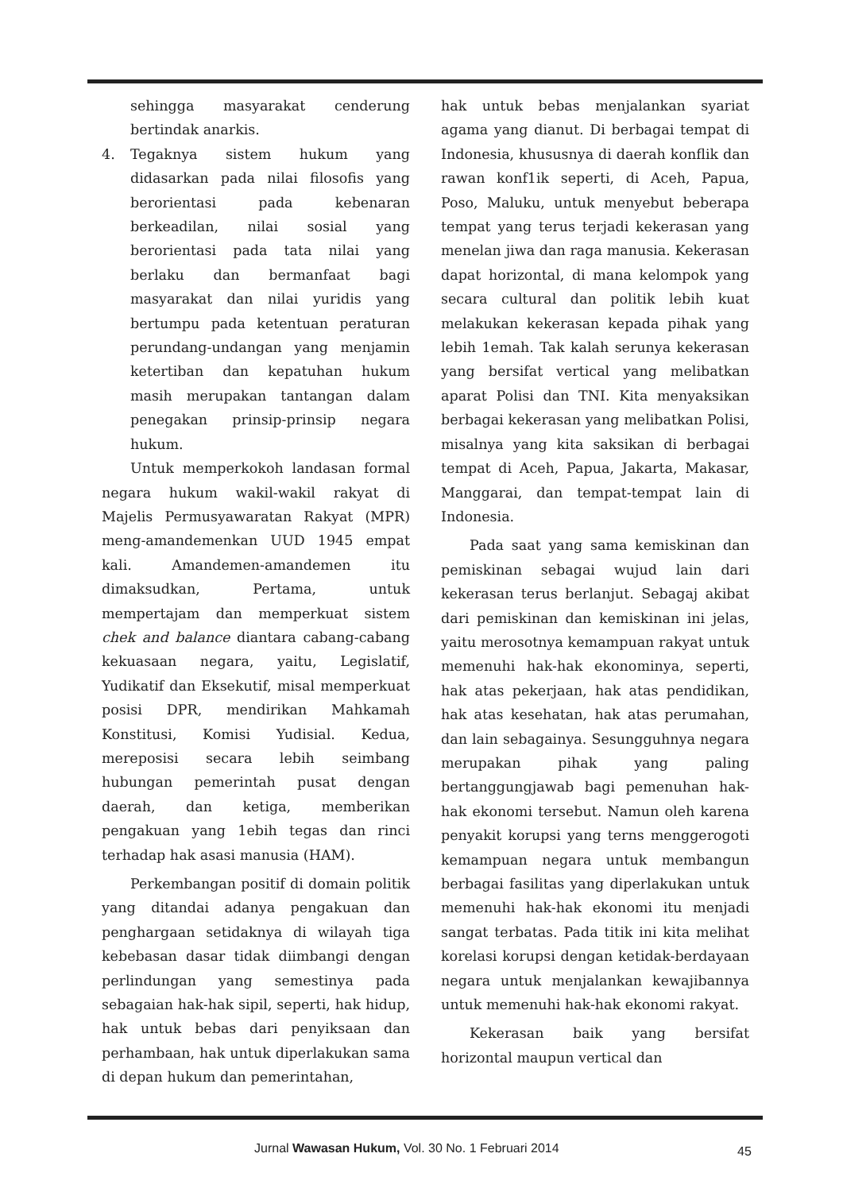sehingga masyarakat cenderung bertindak anarkis.
4. Tegaknya sistem hukum yang didasarkan pada nilai filosofis yang berorientasi pada kebenaran berkeadilan, nilai sosial yang berorientasi pada tata nilai yang berlaku dan bermanfaat bagi masyarakat dan nilai yuridis yang bertumpu pada ketentuan peraturan perundang-undangan yang menjamin ketertiban dan kepatuhan hukum masih merupakan tantangan dalam penegakan prinsip-prinsip negara hukum.
Untuk memperkokoh landasan formal negara hukum wakil-wakil rakyat di Majelis Permusyawaratan Rakyat (MPR) meng-amandemenkan UUD 1945 empat kali. Amandemen-amandemen itu dimaksudkan, Pertama, untuk mempertajam dan memperkuat sistem chek and balance diantara cabang-cabang kekuasaan negara, yaitu, Legislatif, Yudikatif dan Eksekutif, misal memperkuat posisi DPR, mendirikan Mahkamah Konstitusi, Komisi Yudisial. Kedua, mereposisi secara lebih seimbang hubungan pemerintah pusat dengan daerah, dan ketiga, memberikan pengakuan yang 1ebih tegas dan rinci terhadap hak asasi manusia (HAM).
Perkembangan positif di domain politik yang ditandai adanya pengakuan dan penghargaan setidaknya di wilayah tiga kebebasan dasar tidak diimbangi dengan perlindungan yang semestinya pada sebagaian hak-hak sipil, seperti, hak hidup, hak untuk bebas dari penyiksaan dan perhambaan, hak untuk diperlakukan sama di depan hukum dan pemerintahan,
hak untuk bebas menjalankan syariat agama yang dianut. Di berbagai tempat di Indonesia, khususnya di daerah konflik dan rawan konf1ik seperti, di Aceh, Papua, Poso, Maluku, untuk menyebut beberapa tempat yang terus terjadi kekerasan yang menelan jiwa dan raga manusia. Kekerasan dapat horizontal, di mana kelompok yang secara cultural dan politik lebih kuat melakukan kekerasan kepada pihak yang lebih 1emah. Tak kalah serunya kekerasan yang bersifat vertical yang melibatkan aparat Polisi dan TNI. Kita menyaksikan berbagai kekerasan yang melibatkan Polisi, misalnya yang kita saksikan di berbagai tempat di Aceh, Papua, Jakarta, Makasar, Manggarai, dan tempat-tempat lain di Indonesia.
Pada saat yang sama kemiskinan dan pemiskinan sebagai wujud lain dari kekerasan terus berlanjut. Sebagaj akibat dari pemiskinan dan kemiskinan ini jelas, yaitu merosotnya kemampuan rakyat untuk memenuhi hak-hak ekonominya, seperti, hak atas pekerjaan, hak atas pendidikan, hak atas kesehatan, hak atas perumahan, dan lain sebagainya. Sesungguhnya negara merupakan pihak yang paling bertanggungjawab bagi pemenuhan hak-hak ekonomi tersebut. Namun oleh karena penyakit korupsi yang terns menggerogoti kemampuan negara untuk membangun berbagai fasilitas yang diperlakukan untuk memenuhi hak-hak ekonomi itu menjadi sangat terbatas. Pada titik ini kita melihat korelasi korupsi dengan ketidak-berdayaan negara untuk menjalankan kewajibannya untuk memenuhi hak-hak ekonomi rakyat.
Kekerasan baik yang bersifat horizontal maupun vertical dan
Jurnal Wawasan Hukum, Vol. 30 No. 1 Februari 2014
45